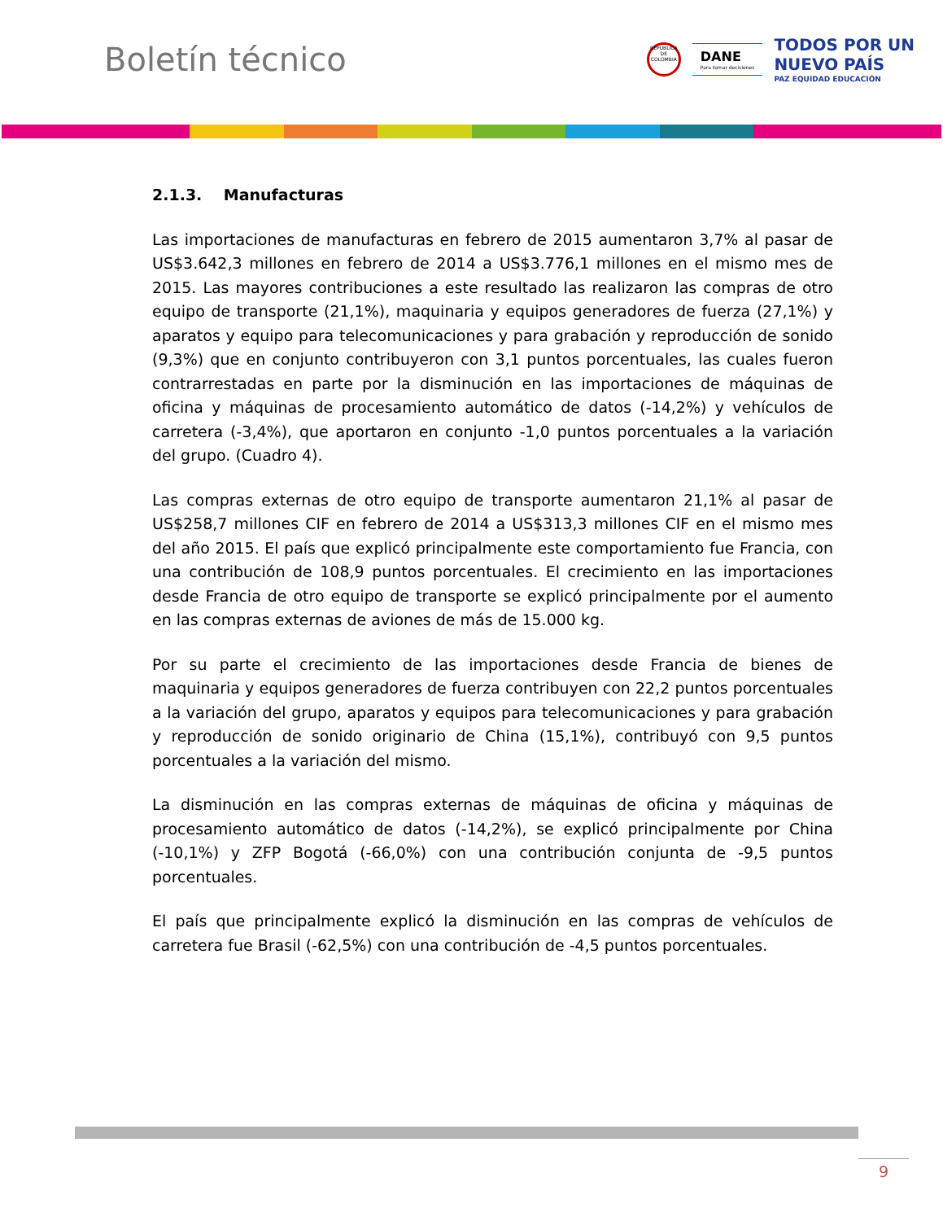Boletín técnico
REPÚBLICA DE COLOMBIA
DANE
Para tomar decisiones
TODOS POR UN
NUEVO PAÍS
PAZ EQUIDAD EDUCACIÓN
2.1.3. Manufacturas
Las importaciones de manufacturas en febrero de 2015 aumentaron 3,7% al pasar de US$3.642,3 millones en febrero de 2014 a US$3.776,1 millones en el mismo mes de 2015. Las mayores contribuciones a este resultado las realizaron las compras de otro equipo de transporte (21,1%), maquinaria y equipos generadores de fuerza (27,1%) y aparatos y equipo para telecomunicaciones y para grabación y reproducción de sonido (9,3%) que en conjunto contribuyeron con 3,1 puntos porcentuales, las cuales fueron contrarrestadas en parte por la disminución en las importaciones de máquinas de oficina y máquinas de procesamiento automático de datos (-14,2%) y vehículos de carretera (-3,4%), que aportaron en conjunto -1,0 puntos porcentuales a la variación del grupo. (Cuadro 4).
Las compras externas de otro equipo de transporte aumentaron 21,1% al pasar de US$258,7 millones CIF en febrero de 2014 a US$313,3 millones CIF en el mismo mes del año 2015. El país que explicó principalmente este comportamiento fue Francia, con una contribución de 108,9 puntos porcentuales. El crecimiento en las importaciones desde Francia de otro equipo de transporte se explicó principalmente por el aumento en las compras externas de aviones de más de 15.000 kg.
Por su parte el crecimiento de las importaciones desde Francia de bienes de maquinaria y equipos generadores de fuerza contribuyen con 22,2 puntos porcentuales a la variación del grupo, aparatos y equipos para telecomunicaciones y para grabación y reproducción de sonido originario de China (15,1%), contribuyó con 9,5 puntos porcentuales a la variación del mismo.
La disminución en las compras externas de máquinas de oficina y máquinas de procesamiento automático de datos (-14,2%), se explicó principalmente por China (-10,1%) y ZFP Bogotá (-66,0%) con una contribución conjunta de -9,5 puntos porcentuales.
El país que principalmente explicó la disminución en las compras de vehículos de carretera fue Brasil (-62,5%) con una contribución de -4,5 puntos porcentuales.
9